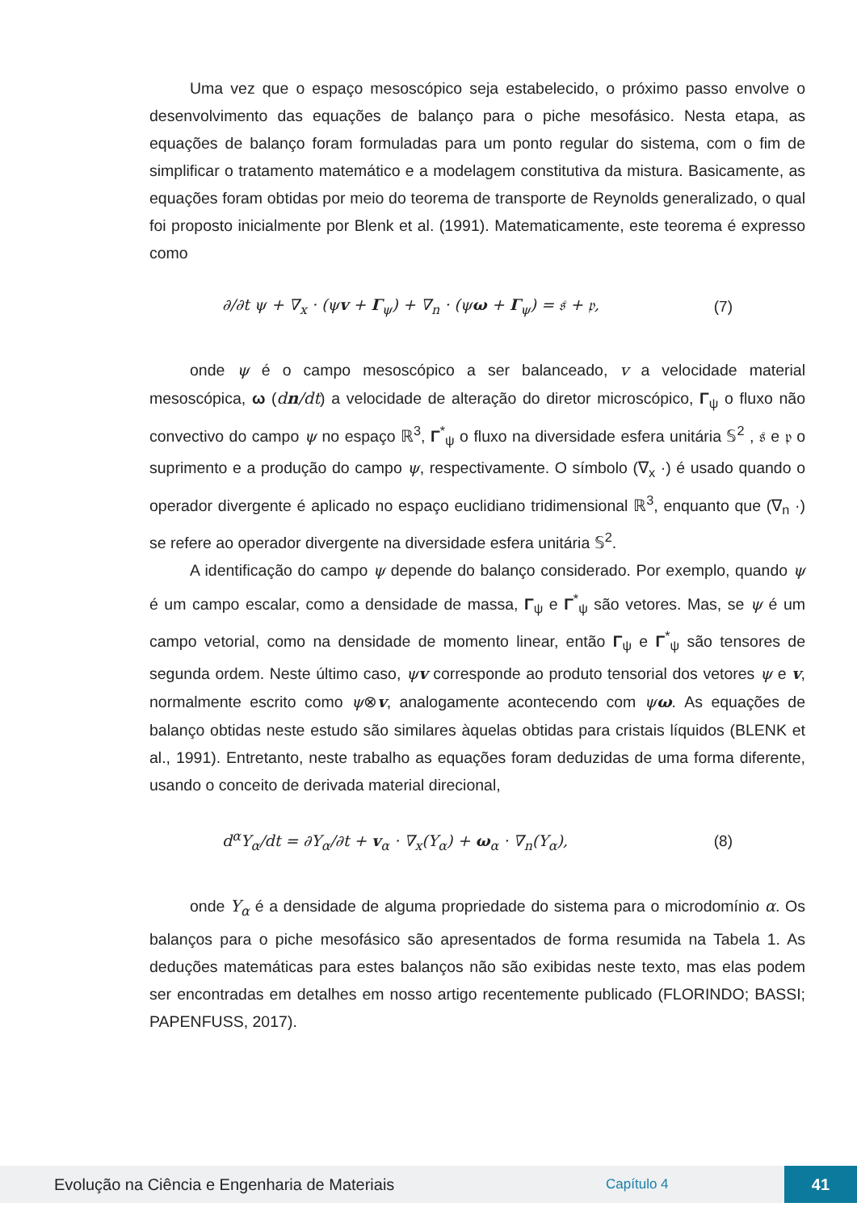Uma vez que o espaço mesoscópico seja estabelecido, o próximo passo envolve o desenvolvimento das equações de balanço para o piche mesofásico. Nesta etapa, as equações de balanço foram formuladas para um ponto regular do sistema, com o fim de simplificar o tratamento matemático e a modelagem constitutiva da mistura. Basicamente, as equações foram obtidas por meio do teorema de transporte de Reynolds generalizado, o qual foi proposto inicialmente por Blenk et al. (1991). Matematicamente, este teorema é expresso como
∂/∂t ψ + ∇<sub>x</sub> · (ψv + Γ<sub>ψ</sub>) + ∇<sub>n</sub> · (ψω + Γ<sub>ψ</sub>) = 𝔰 + 𝔭, (7)
onde ψ é o campo mesoscópico a ser balanceado, v a velocidade material mesoscópica, ω (dn/dt) a velocidade de alteração do diretor microscópico, Γ<sub>ψ</sub> o fluxo não convectivo do campo ψ no espaço ℝ<sup>3</sup>, Γ<sup>*</sup><sub>ψ</sub> o fluxo na diversidade esfera unitária 𝕊<sup>2</sup> , 𝔰 e 𝔭 o suprimento e a produção do campo ψ, respectivamente. O símbolo (∇<sub>x</sub> ·) é usado quando o operador divergente é aplicado no espaço euclidiano tridimensional ℝ<sup>3</sup>, enquanto que (∇<sub>n</sub> ·) se refere ao operador divergente na diversidade esfera unitária 𝕊<sup>2</sup>.
A identificação do campo ψ depende do balanço considerado. Por exemplo, quando ψ é um campo escalar, como a densidade de massa, Γ<sub>ψ</sub> e Γ<sup>*</sup><sub>ψ</sub> são vetores. Mas, se ψ é um campo vetorial, como na densidade de momento linear, então Γ<sub>ψ</sub> e Γ<sup>*</sup><sub>ψ</sub> são tensores de segunda ordem. Neste último caso, ψv corresponde ao produto tensorial dos vetores ψ e v, normalmente escrito como ψ⊗v, analogamente acontecendo com ψω. As equações de balanço obtidas neste estudo são similares àquelas obtidas para cristais líquidos (BLENK et al., 1991). Entretanto, neste trabalho as equações foram deduzidas de uma forma diferente, usando o conceito de derivada material direcional,
d<sup>α</sup>Y<sub>α</sub>/dt = ∂Y<sub>α</sub>/∂t + v<sub>α</sub> · ∇<sub>x</sub>(Y<sub>α</sub>) + ω<sub>α</sub> · ∇<sub>n</sub>(Y<sub>α</sub>), (8)
onde Y<sub>α</sub> é a densidade de alguma propriedade do sistema para o microdomínio α. Os balanços para o piche mesofásico são apresentados de forma resumida na Tabela 1. As deduções matemáticas para estes balanços não são exibidas neste texto, mas elas podem ser encontradas em detalhes em nosso artigo recentemente publicado (FLORINDO; BASSI; PAPENFUSS, 2017).
Evolução na Ciência e Engenharia de Materiais Capítulo 4 41